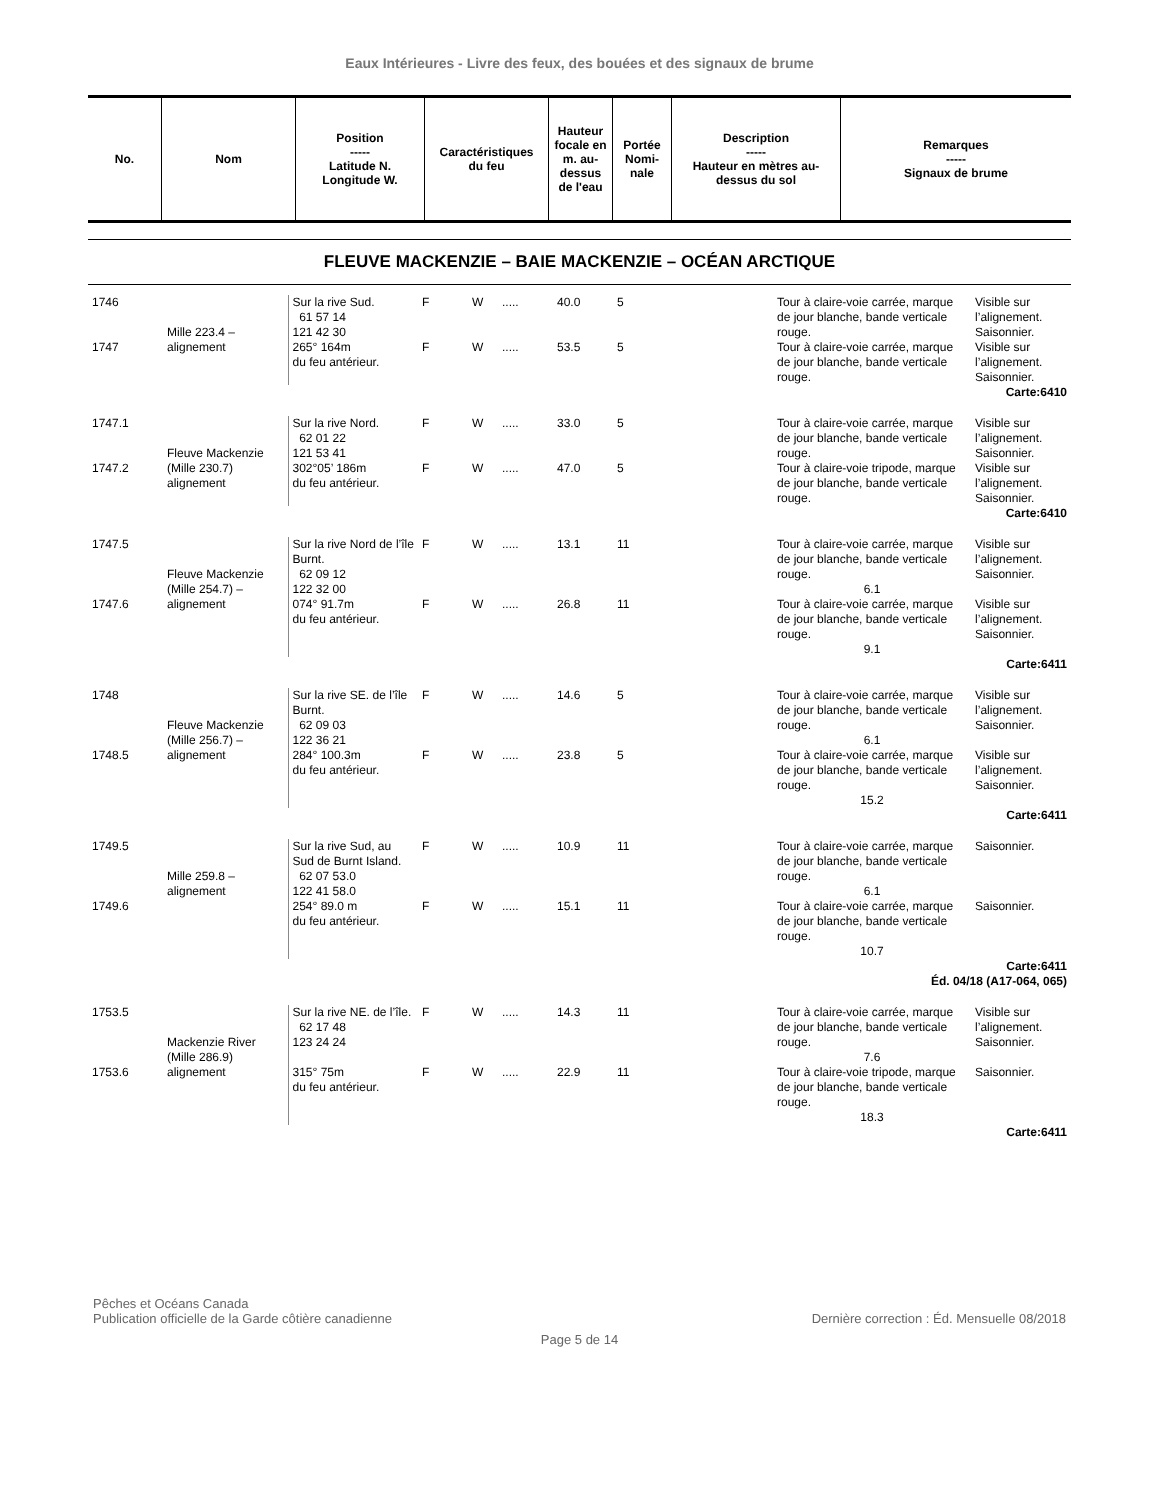Eaux Intérieures - Livre des feux, des bouées et des signaux de brume
| No. | Nom | Position ----- Latitude N. Longitude W. | Caractéristiques du feu | Hauteur focale en m. au-dessus de l'eau | Portée Nomi-nale | Description ----- Hauteur en mètres au-dessus du sol | Remarques ----- Signaux de brume |
| --- | --- | --- | --- | --- | --- | --- | --- |
FLEUVE MACKENZIE – BAIE MACKENZIE – OCÉAN ARCTIQUE
| 1746 | Mille 223.4 – alignement | Sur la rive Sud. 61 57 14 121 42 30 | F | W | ..... | 40.0 | 5 | Tour à claire-voie carrée, marque de jour blanche, bande verticale rouge. | Visible sur l’alignement. Saisonnier. |
| 1747 | | 265° 164m du feu antérieur. | F | W | ..... | 53.5 | 5 | Tour à claire-voie carrée, marque de jour blanche, bande verticale rouge. | Visible sur l’alignement. Saisonnier. |
| Carte:6410 | | | | | | | | | |
| 1747.1 | Fleuve Mackenzie (Mille 230.7) alignement | Sur la rive Nord. 62 01 22 121 53 41 | F | W | ..... | 33.0 | 5 | Tour à claire-voie carrée, marque de jour blanche, bande verticale rouge. | Visible sur l’alignement. Saisonnier. |
| 1747.2 | | 302°05’ 186m du feu antérieur. | F | W | ..... | 47.0 | 5 | Tour à claire-voie tripode, marque de jour blanche, bande verticale rouge. | Visible sur l’alignement. Saisonnier. |
| Carte:6410 | | | | | | | | | |
| 1747.5 | Fleuve Mackenzie (Mille 254.7) – alignement | Sur la rive Nord de l’île Burnt. 62 09 12 122 32 00 | F | W | ..... | 13.1 | 11 | Tour à claire-voie carrée, marque de jour blanche, bande verticale rouge. 6.1 | Visible sur l’alignement. Saisonnier. |
| 1747.6 | | 074° 91.7m du feu antérieur. | F | W | ..... | 26.8 | 11 | Tour à claire-voie carrée, marque de jour blanche, bande verticale rouge. 9.1 | Visible sur l’alignement. Saisonnier. |
| Carte:6411 | | | | | | | | | |
| 1748 | Fleuve Mackenzie (Mille 256.7) – alignement | Sur la rive SE. de l’île Burnt. 62 09 03 122 36 21 | F | W | ..... | 14.6 | 5 | Tour à claire-voie carrée, marque de jour blanche, bande verticale rouge. 6.1 | Visible sur l’alignement. Saisonnier. |
| 1748.5 | | 284° 100.3m du feu antérieur. | F | W | ..... | 23.8 | 5 | Tour à claire-voie carrée, marque de jour blanche, bande verticale rouge. 15.2 | Visible sur l’alignement. Saisonnier. |
| Carte:6411 | | | | | | | | | |
| 1749.5 | Mille 259.8 – alignement | Sur la rive Sud, au Sud de Burnt Island. 62 07 53.0 122 41 58.0 | F | W | ..... | 10.9 | 11 | Tour à claire-voie carrée, marque de jour blanche, bande verticale rouge. 6.1 | Saisonnier. |
| 1749.6 | | 254° 89.0 m du feu antérieur. | F | W | ..... | 15.1 | 11 | Tour à claire-voie carrée, marque de jour blanche, bande verticale rouge. 10.7 | Saisonnier. |
| Carte:6411 Éd. 04/18 (A17-064, 065) | | | | | | | | | |
| 1753.5 | Mackenzie River (Mille 286.9) alignement | Sur la rive NE. de l’île. 62 17 48 123 24 24 | F | W | ..... | 14.3 | 11 | Tour à claire-voie carrée, marque de jour blanche, bande verticale rouge. 7.6 | Visible sur l’alignement. Saisonnier. |
| 1753.6 | | 315° 75m du feu antérieur. | F | W | ..... | 22.9 | 11 | Tour à claire-voie tripode, marque de jour blanche, bande verticale rouge. 18.3 | Saisonnier. |
| Carte:6411 | | | | | | | | | |
Pêches et Océans Canada
Publication officielle de la Garde côtière canadienne
Dernière correction : Éd. Mensuelle 08/2018
Page 5 de 14